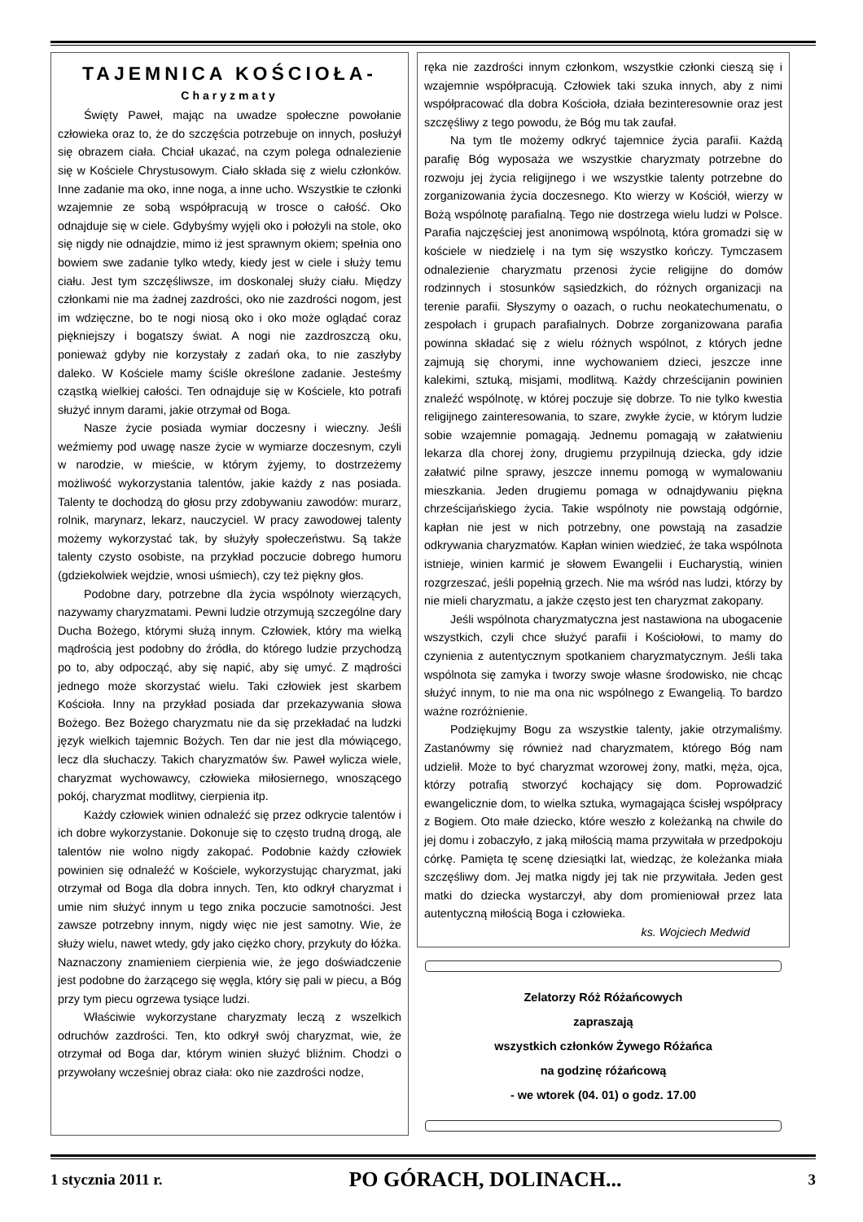TAJEMNICA KOŚCIOŁA-
Charyzmaty
Święty Paweł, mając na uwadze społeczne powołanie człowieka oraz to, że do szczęścia potrzebuje on innych, posłużył się obrazem ciała. Chciał ukazać, na czym polega odnalezienie się w Kościele Chrystusowym. Ciało składa się z wielu członków. Inne zadanie ma oko, inne noga, a inne ucho. Wszystkie te członki wzajemnie ze sobą współpracują w trosce o całość. Oko odnajduje się w ciele. Gdybyśmy wyjęli oko i położyli na stole, oko się nigdy nie odnajdzie, mimo iż jest sprawnym okiem; spełnia ono bowiem swe zadanie tylko wtedy, kiedy jest w ciele i służy temu ciału. Jest tym szczęśliwsze, im doskonalej służy ciału. Między członkami nie ma żadnej zazdrości, oko nie zazdrości nogom, jest im wdzięczne, bo te nogi niosą oko i oko może oglądać coraz piękniejszy i bogatszy świat. A nogi nie zazdroszczą oku, ponieważ gdyby nie korzystały z zadań oka, to nie zaszłyby daleko. W Kościele mamy ściśle określone zadanie. Jesteśmy cząstką wielkiej całości. Ten odnajduje się w Kościele, kto potrafi służyć innym darami, jakie otrzymał od Boga.
Nasze życie posiada wymiar doczesny i wieczny. Jeśli weźmiemy pod uwagę nasze życie w wymiarze doczesnym, czyli w narodzie, w mieście, w którym żyjemy, to dostrzeżemy możliwość wykorzystania talentów, jakie każdy z nas posiada. Talenty te dochodzą do głosu przy zdobywaniu zawodów: murarz, rolnik, marynarz, lekarz, nauczyciel. W pracy zawodowej talenty możemy wykorzystać tak, by służyły społeczeństwu. Są także talenty czysto osobiste, na przykład poczucie dobrego humoru (gdziekolwiek wejdzie, wnosi uśmiech), czy też piękny głos.
Podobne dary, potrzebne dla życia wspólnoty wierzących, nazywamy charyzmatami. Pewni ludzie otrzymują szczególne dary Ducha Bożego, którymi służą innym. Człowiek, który ma wielką mądrością jest podobny do źródła, do którego ludzie przychodzą po to, aby odpocząć, aby się napić, aby się umyć. Z mądrości jednego może skorzystać wielu. Taki człowiek jest skarbem Kościoła. Inny na przykład posiada dar przekazywania słowa Bożego. Bez Bożego charyzmatu nie da się przekładać na ludzki język wielkich tajemnic Bożych. Ten dar nie jest dla mówiącego, lecz dla słuchaczy. Takich charyzmatów św. Paweł wylicza wiele, charyzmat wychowawcy, człowieka miłosiernego, wnoszącego pokój, charyzmat modlitwy, cierpienia itp.
Każdy człowiek winien odnaleźć się przez odkrycie talentów i ich dobre wykorzystanie. Dokonuje się to często trudną drogą, ale talentów nie wolno nigdy zakopać. Podobnie każdy człowiek powinien się odnaleźć w Kościele, wykorzystując charyzmat, jaki otrzymał od Boga dla dobra innych. Ten, kto odkrył charyzmat i umie nim służyć innym u tego znika poczucie samotności. Jest zawsze potrzebny innym, nigdy więc nie jest samotny. Wie, że służy wielu, nawet wtedy, gdy jako ciężko chory, przykuty do łóżka. Naznaczony znamieniem cierpienia wie, że jego doświadczenie jest podobne do żarzącego się węgla, który się pali w piecu, a Bóg przy tym piecu ogrzewa tysiące ludzi.
Właściwie wykorzystane charyzmaty leczą z wszelkich odruchów zazdrości. Ten, kto odkrył swój charyzmat, wie, że otrzymał od Boga dar, którym winien służyć bliźnim. Chodzi o przywołany wcześniej obraz ciała: oko nie zazdrości nodze,
ręka nie zazdrości innym członkom, wszystkie członki cieszą się i wzajemnie współpracują. Człowiek taki szuka innych, aby z nimi współpracować dla dobra Kościoła, działa bezinteresownie oraz jest szczęśliwy z tego powodu, że Bóg mu tak zaufał.
Na tym tle możemy odkryć tajemnice życia parafii. Każdą parafię Bóg wyposaża we wszystkie charyzmaty potrzebne do rozwoju jej życia religijnego i we wszystkie talenty potrzebne do zorganizowania życia doczesnego. Kto wierzy w Kościół, wierzy w Bożą wspólnotę parafialną. Tego nie dostrzega wielu ludzi w Polsce. Parafia najczęściej jest anonimową wspólnotą, która gromadzi się w kościele w niedzielę i na tym się wszystko kończy. Tymczasem odnalezienie charyzmatu przenosi życie religijne do domów rodzinnych i stosunków sąsiedzkich, do różnych organizacji na terenie parafii. Słyszymy o oazach, o ruchu neokatechumenatu, o zespołach i grupach parafialnych. Dobrze zorganizowana parafia powinna składać się z wielu różnych wspólnot, z których jedne zajmują się chorymi, inne wychowaniem dzieci, jeszcze inne kalekimi, sztuką, misjami, modlitwą. Każdy chrześcijanin powinien znaleźć wspólnotę, w której poczuje się dobrze. To nie tylko kwestia religijnego zainteresowania, to szare, zwykłe życie, w którym ludzie sobie wzajemnie pomagają. Jednemu pomagają w załatwieniu lekarza dla chorej żony, drugiemu przypilnują dziecka, gdy idzie załatwić pilne sprawy, jeszcze innemu pomogą w wymalowaniu mieszkania. Jeden drugiemu pomaga w odnajdywaniu piękna chrześcijańskiego życia. Takie wspólnoty nie powstają odgórnie, kapłan nie jest w nich potrzebny, one powstają na zasadzie odkrywania charyzmatów. Kapłan winien wiedzieć, że taka wspólnota istnieje, winien karmić je słowem Ewangelii i Eucharystią, winien rozgrzeszać, jeśli popełnią grzech. Nie ma wśród nas ludzi, którzy by nie mieli charyzmatu, a jakże często jest ten charyzmat zakopany.
Jeśli wspólnota charyzmatyczna jest nastawiona na ubogacenie wszystkich, czyli chce służyć parafii i Kościołowi, to mamy do czynienia z autentycznym spotkaniem charyzmatycznym. Jeśli taka wspólnota się zamyka i tworzy swoje własne środowisko, nie chcąc służyć innym, to nie ma ona nic wspólnego z Ewangelią. To bardzo ważne rozróżnienie.
Podziękujmy Bogu za wszystkie talenty, jakie otrzymaliśmy. Zastanówmy się również nad charyzmatem, którego Bóg nam udzielił. Może to być charyzmat wzorowej żony, matki, męża, ojca, którzy potrafią stworzyć kochający się dom. Poprowadzić ewangelicznie dom, to wielka sztuka, wymagająca ścisłej współpracy z Bogiem. Oto małe dziecko, które weszło z koleżanką na chwile do jej domu i zobaczyło, z jaką miłością mama przywitała w przedpokoju córkę. Pamięta tę scenę dziesiątki lat, wiedząc, że koleżanka miała szczęśliwy dom. Jej matka nigdy jej tak nie przywitała. Jeden gest matki do dziecka wystarczył, aby dom promieniował przez lata autentyczną miłością Boga i człowieka.
ks. Wojciech Medwid
Zelatorzy Róż Różańcowych
zapraszają
wszystkich członków Żywego Różańca
na godzinę różańcową
- we wtorek (04. 01) o godz. 17.00
1 stycznia 2011 r. PO GÓRACH, DOLINACH... 3